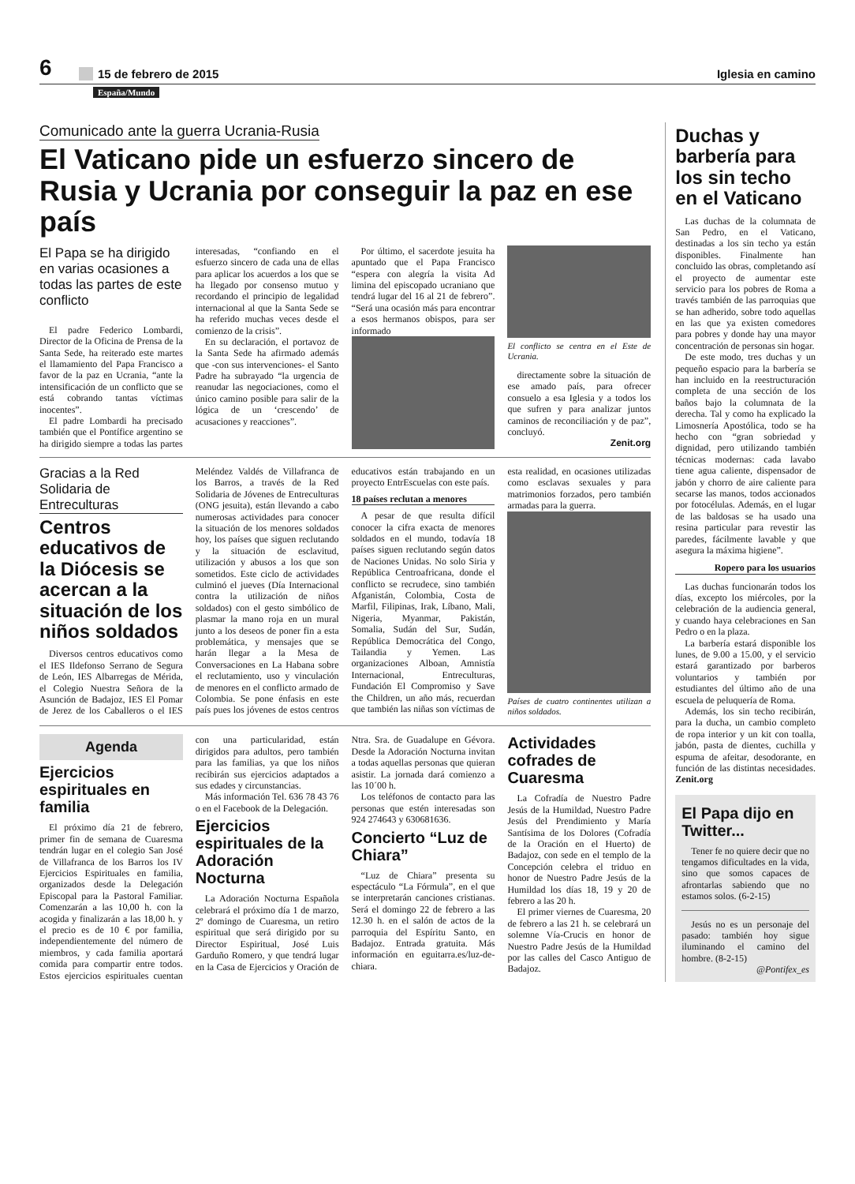6 15 de febrero de 2015 Iglesia en camino
España/Mundo
Comunicado ante la guerra Ucrania-Rusia
El Vaticano pide un esfuerzo sincero de Rusia y Ucrania por conseguir la paz en ese país
El Papa se ha dirigido en varias ocasiones a todas las partes de este conflicto
El padre Federico Lombardi, Director de la Oficina de Prensa de la Santa Sede, ha reiterado este martes el llamamiento del Papa Francisco a favor de la paz en Ucrania, “ante la intensificación de un conflicto que se está cobrando tantas víctimas inocentes”.
El padre Lombardi ha precisado también que el Pontífice argentino se ha dirigido siempre a todas las partes interesadas, “confiando en el esfuerzo sincero de cada una de ellas para aplicar los acuerdos a los que se ha llegado por consenso mutuo y recordando el principio de legalidad internacional al que la Santa Sede se ha referido muchas veces desde el comienzo de la crisis”.
En su declaración, el portavoz de la Santa Sede ha afirmado además que -con sus intervenciones- el Santo Padre ha subrayado “la urgencia de reanudar las negociaciones, como el único camino posible para salir de la lógica de un ‘crescendo’ de acusaciones y reacciones”.
Por último, el sacerdote jesuita ha apuntado que el Papa Francisco “espera con alegría la visita Ad limina del episcopado ucraniano que tendrá lugar del 16 al 21 de febrero”. “Será una ocasión más para encontrar a esos hermanos obispos, para ser informado
El conflicto se centra en el Este de Ucrania.
directamente sobre la situación de ese amado país, para ofrecer consuelo a esa Iglesia y a todos los que sufren y para analizar juntos caminos de reconciliación y de paz”, concluyó.
Zenit.org
Gracias a la Red Solidaria de Entreculturas
Centros educativos de la Diócesis se acercan a la situación de los niños soldados
Diversos centros educativos como el IES Ildefonso Serrano de Segura de León, IES Albarregas de Mérida, el Colegio Nuestra Señora de la Asunción de Badajoz, IES El Pomar de Jerez de los Caballeros o el IES Meléndez Valdés de Villafranca de los Barros, a través de la Red Solidaria de Jóvenes de Entreculturas (ONG jesuita), están llevando a cabo numerosas actividades para conocer la situación de los menores soldados hoy, los países que siguen reclutando y la situación de esclavitud, utilización y abusos a los que son sometidos. Este ciclo de actividades culminó el jueves (Día Internacional contra la utilización de niños soldados) con el gesto simbólico de plasmar la mano roja en un mural junto a los deseos de poner fin a esta problemática, y mensajes que se harán llegar a la Mesa de Conversaciones en La Habana sobre el reclutamiento, uso y vinculación de menores en el conflicto armado de Colombia. Se pone énfasis en este país pues los jóvenes de estos centros educativos están trabajando en un proyecto EntrEscuelas con este país.
18 países reclutan a menores
A pesar de que resulta difícil conocer la cifra exacta de menores soldados en el mundo, todavía 18 países siguen reclutando según datos de Naciones Unidas. No solo Siria y República Centroafricana, donde el conflicto se recrudece, sino también Afganistán, Colombia, Costa de Marfil, Filipinas, Irak, Líbano, Mali, Nigeria, Myanmar, Pakistán, Somalia, Sudán del Sur, Sudán, República Democrática del Congo, Tailandia y Yemen. Las organizaciones Alboan, Amnistía Internacional, Entreculturas, Fundación El Compromiso y Save the Children, un año más, recuerdan que también las niñas son víctimas de esta realidad, en ocasiones utilizadas como esclavas sexuales y para matrimonios forzados, pero también armadas para la guerra.
Países de cuatro continentes utilizan a niños soldados.
Agenda
Ejercicios espirituales en familia
El próximo día 21 de febrero, primer fin de semana de Cuaresma tendrán lugar en el colegio San José de Villafranca de los Barros los IV Ejercicios Espirituales en familia, organizados desde la Delegación Episcopal para la Pastoral Familiar. Comenzarán a las 10,00 h. con la acogida y finalizarán a las 18,00 h. y el precio es de 10 € por familia, independientemente del número de miembros, y cada familia aportará comida para compartir entre todos. Estos ejercicios espirituales cuentan con una particularidad, están dirigidos para adultos, pero también para las familias, ya que los niños recibirán sus ejercicios adaptados a sus edades y circunstancias.
Más información Tel. 636 78 43 76 o en el Facebook de la Delegación.
Ejercicios espirituales de la Adoración Nocturna
La Adoración Nocturna Española celebrará el próximo día 1 de marzo, 2º domingo de Cuaresma, un retiro espiritual que será dirigido por su Director Espiritual, José Luis Garduño Romero, y que tendrá lugar en la Casa de Ejercicios y Oración de Ntra. Sra. de Guadalupe en Gévora. Desde la Adoración Nocturna invitan a todas aquellas personas que quieran asistir. La jornada dará comienzo a las 10´00 h.
Los teléfonos de contacto para las personas que estén interesadas son 924 274643 y 630681636.
Concierto “Luz de Chiara”
“Luz de Chiara” presenta su espectáculo “La Fórmula”, en el que se interpretarán canciones cristianas. Será el domingo 22 de febrero a las 12.30 h. en el salón de actos de la parroquia del Espíritu Santo, en Badajoz. Entrada gratuita. Más información en eguitarra.es/luz-de-chiara.
Actividades cofrades de Cuaresma
La Cofradía de Nuestro Padre Jesús de la Humildad, Nuestro Padre Jesús del Prendimiento y María Santísima de los Dolores (Cofradía de la Oración en el Huerto) de Badajoz, con sede en el templo de la Concepción celebra el triduo en honor de Nuestro Padre Jesús de la Humildad los días 18, 19 y 20 de febrero a las 20 h.
El primer viernes de Cuaresma, 20 de febrero a las 21 h. se celebrará un solemne Vía-Crucis en honor de Nuestro Padre Jesús de la Humildad por las calles del Casco Antiguo de Badajoz.
Duchas y barbería para los sin techo en el Vaticano
Las duchas de la columnata de San Pedro, en el Vaticano, destinadas a los sin techo ya están disponibles. Finalmente han concluido las obras, completando así el proyecto de aumentar este servicio para los pobres de Roma a través también de las parroquias que se han adherido, sobre todo aquellas en las que ya existen comedores para pobres y donde hay una mayor concentración de personas sin hogar.
De este modo, tres duchas y un pequeño espacio para la barbería se han incluido en la reestructuración completa de una sección de los baños bajo la columnata de la derecha. Tal y como ha explicado la Limosnería Apostólica, todo se ha hecho con “gran sobriedad y dignidad, pero utilizando también técnicas modernas: cada lavabo tiene agua caliente, dispensador de jabón y chorro de aire caliente para secarse las manos, todos accionados por fotocélulas. Además, en el lugar de las baldosas se ha usado una resina particular para revestir las paredes, fácilmente lavable y que asegura la máxima higiene”.
Ropero para los usuarios
Las duchas funcionarán todos los días, excepto los miércoles, por la celebración de la audiencia general, y cuando haya celebraciones en San Pedro o en la plaza.
La barbería estará disponible los lunes, de 9.00 a 15.00, y el servicio estará garantizado por barberos voluntarios y también por estudiantes del último año de una escuela de peluquería de Roma.
Además, los sin techo recibirán, para la ducha, un cambio completo de ropa interior y un kit con toalla, jabón, pasta de dientes, cuchilla y espuma de afeitar, desodorante, en función de las distintas necesidades. Zenit.org
El Papa dijo en Twitter...
Tener fe no quiere decir que no tengamos dificultades en la vida, sino que somos capaces de afrontarlas sabiendo que no estamos solos. (6-2-15)
Jesús no es un personaje del pasado: también hoy sigue iluminando el camino del hombre. (8-2-15)
@Pontifex_es